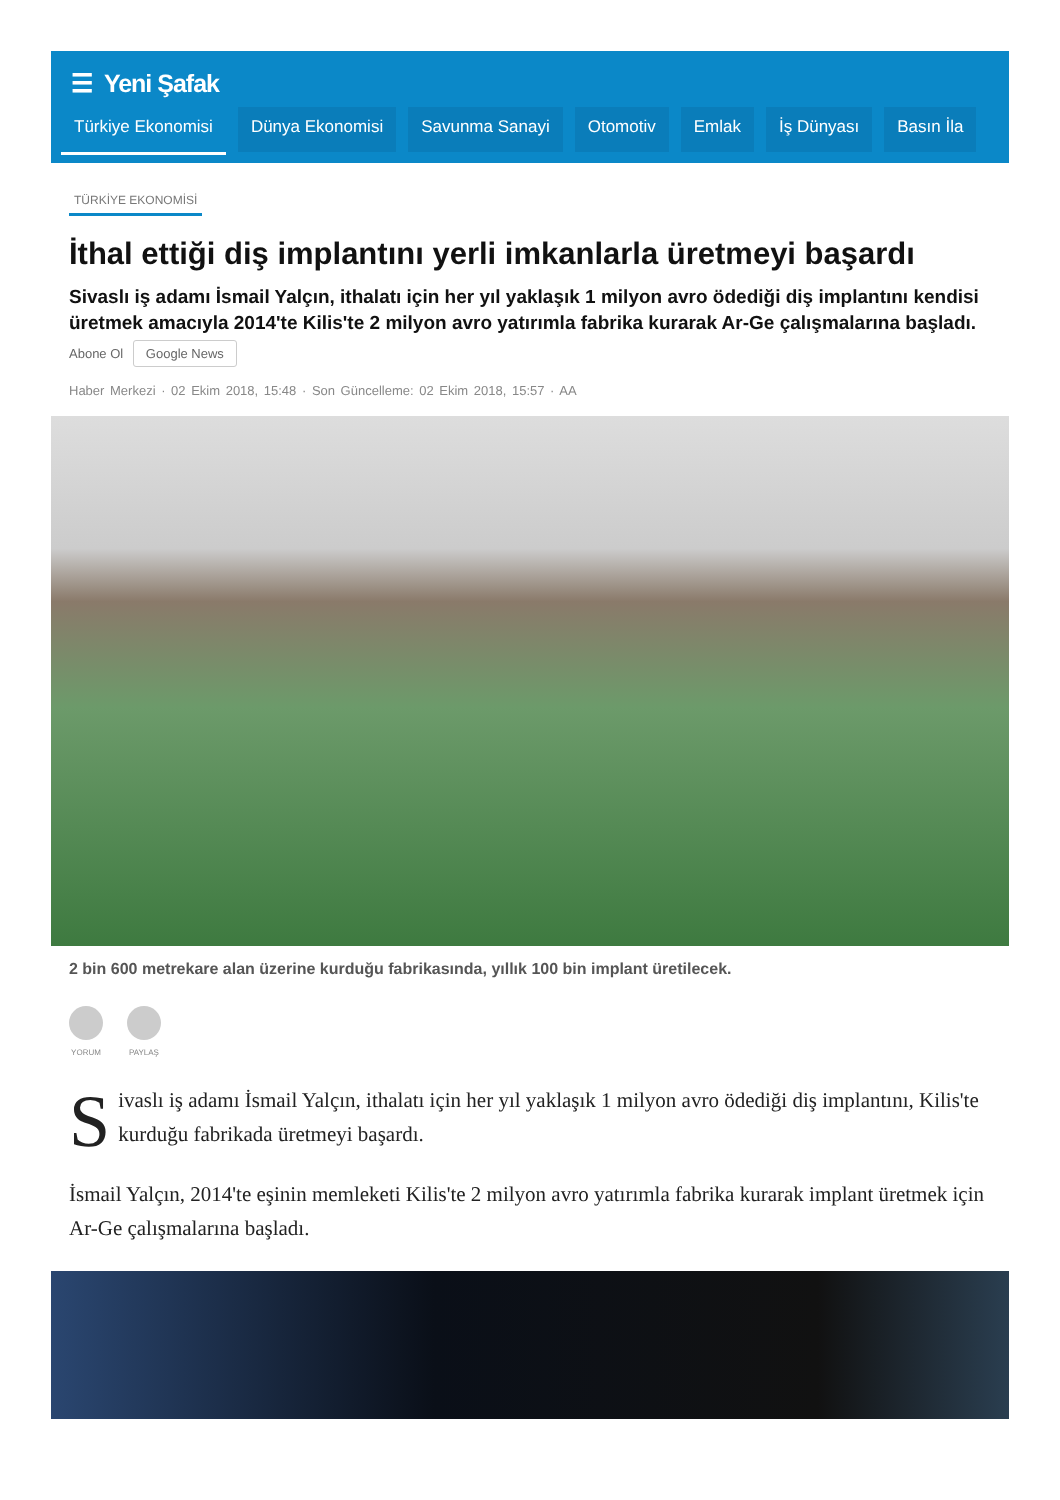☰ Yeni Şafak
Türkiye Ekonomisi Dünya Ekonomisi Savunma Sanayi Otomotiv Emlak İş Dünyası Basın İla
TÜRKİYE EKONOMİSİ
İthal ettiği diş implantını yerli imkanlarla üretmeyi başardı
Sivaslı iş adamı İsmail Yalçın, ithalatı için her yıl yaklaşık 1 milyon avro ödediği diş implantını kendisi üretmek amacıyla 2014'te Kilis'te 2 milyon avro yatırımla fabrika kurarak Ar-Ge çalışmalarına başladı.
Abone Ol Google News
Haber Merkezi · 02 Ekim 2018, 15:48 · Son Güncelleme: 02 Ekim 2018, 15:57 · AA
2 bin 600 metrekare alan üzerine kurduğu fabrikasında, yıllık 100 bin implant üretilecek.
YORUM PAYLAŞ
Sivaslı iş adamı İsmail Yalçın, ithalatı için her yıl yaklaşık 1 milyon avro ödediği diş implantını, Kilis'te kurduğu fabrikada üretmeyi başardı.
İsmail Yalçın, 2014'te eşinin memleketi Kilis'te 2 milyon avro yatırımla fabrika kurarak implant üretmek için Ar-Ge çalışmalarına başladı.